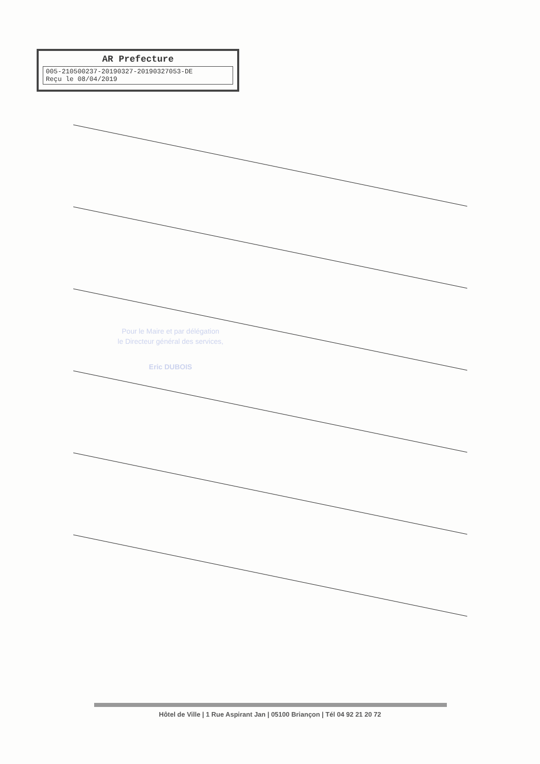AR Prefecture
005-210500237-20190327-20190327053-DE
Reçu le 08/04/2019
Pour le Maire et par délégation
le Directeur général des services,
Eric DUBOIS
Hôtel de Ville | 1 Rue Aspirant Jan | 05100 Briançon | Tél 04 92 21 20 72